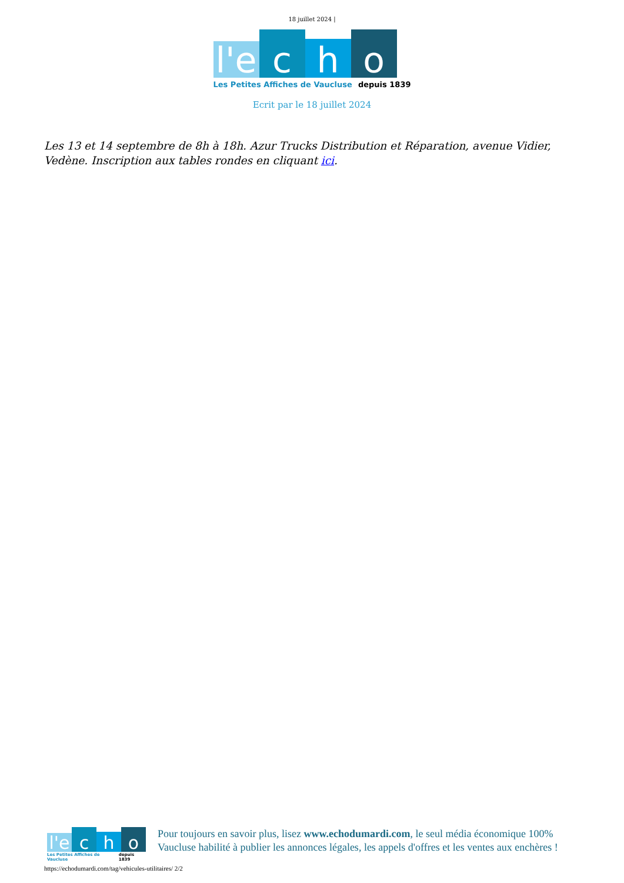18 juillet 2024 |
l'e
c
h
o
Les Petites Affiches de Vaucluse depuis 1839
Ecrit par le 18 juillet 2024
Les 13 et 14 septembre de 8h à 18h. Azur Trucks Distribution et Réparation, avenue Vidier, Vedène. Inscription aux tables rondes en cliquant ici.
l'e
c
h
o
Les Petites Affiches de Vaucluse depuis 1839
Pour toujours en savoir plus, lisez www.echodumardi.com, le seul média économique 100% Vaucluse habilité à publier les annonces légales, les appels d'offres et les ventes aux enchères !
https://echodumardi.com/tag/vehicules-utilitaires/ 2/2